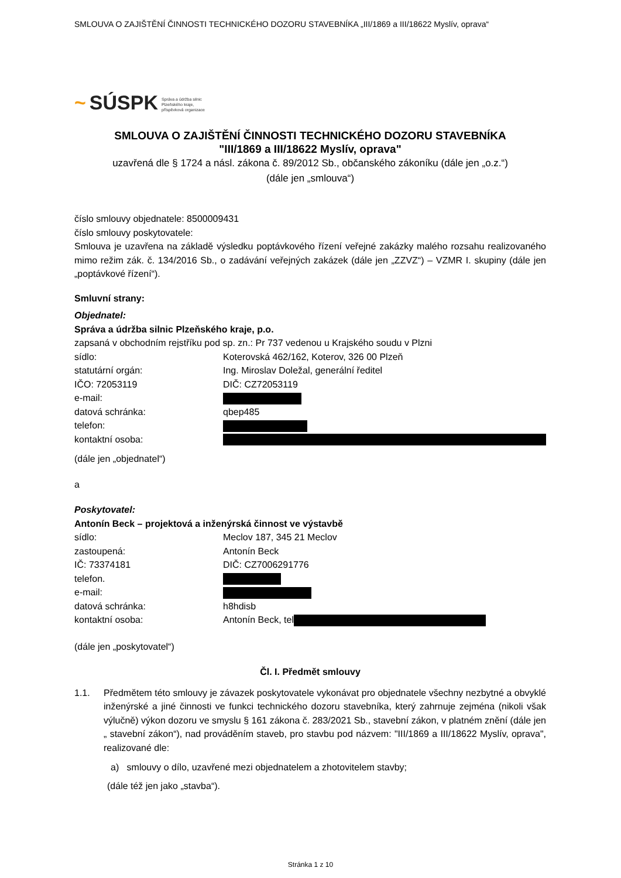SMLOUVA O ZAJIŠTĚNÍ ČINNOSTI TECHNICKÉHO DOZORU STAVEBNÍKA „III/1869 a III/18622 Myslív, oprava“
~ SÚSPK Správa a údržba silnic
Plzeňského kraje,
příspěvková organizace
SMLOUVA O ZAJIŠTĚNÍ ČINNOSTI TECHNICKÉHO DOZORU STAVEBNÍKA
"III/1869 a III/18622 Myslív, oprava"
uzavřená dle § 1724 a násl. zákona č. 89/2012 Sb., občanského zákoníku (dále jen „o.z.“)
(dále jen „smlouva“)
číslo smlouvy objednatele: 8500009431
číslo smlouvy poskytovatele:
Smlouva je uzavřena na základě výsledku poptávkového řízení veřejné zakázky malého rozsahu realizovaného mimo režim zák. č. 134/2016 Sb., o zadávání veřejných zakázek (dále jen „ZZVZ“) – VZMR I. skupiny (dále jen „poptávkové řízení“).
Smluvní strany:
Objednatel:
Správa a údržba silnic Plzeňského kraje, p.o.
zapsaná v obchodním rejstříku pod sp. zn.: Pr 737 vedenou u Krajského soudu v Plzni
sídlo: Koterovská 462/162, Koterov, 326 00 Plzeň
statutární orgán: Ing. Miroslav Doležal, generální ředitel
IČO: 72053119 DIČ: CZ72053119
e-mail:
datová schránka: qbep485
telefon:
kontaktní osoba:
(dále jen „objednatel“)
a
Poskytovatel:
Antonín Beck – projektová a inženýrská činnost ve výstavbě
sídlo: Meclov 187, 345 21 Meclov
zastoupená: Antonín Beck
IČ: 73374181 DIČ: CZ7006291776
telefon.
e-mail:
datová schránka: h8hdisb
kontaktní osoba: Antonín Beck, tel
(dále jen „poskytovatel“)
Čl. I. Předmět smlouvy
1.1. Předmětem této smlouvy je závazek poskytovatele vykonávat pro objednatele všechny nezbytné a obvyklé inženýrské a jiné činnosti ve funkci technického dozoru stavebníka, který zahrnuje zejména (nikoli však výlučně) výkon dozoru ve smyslu § 161 zákona č. 283/2021 Sb., stavební zákon, v platném znění (dále jen „ stavební zákon“), nad prováděním staveb, pro stavbu pod názvem: "III/1869 a III/18622 Myslív, oprava", realizované dle:
a) smlouvy o dílo, uzavřené mezi objednatelem a zhotovitelem stavby;
(dále též jen jako „stavba“).
Stránka 1 z 10